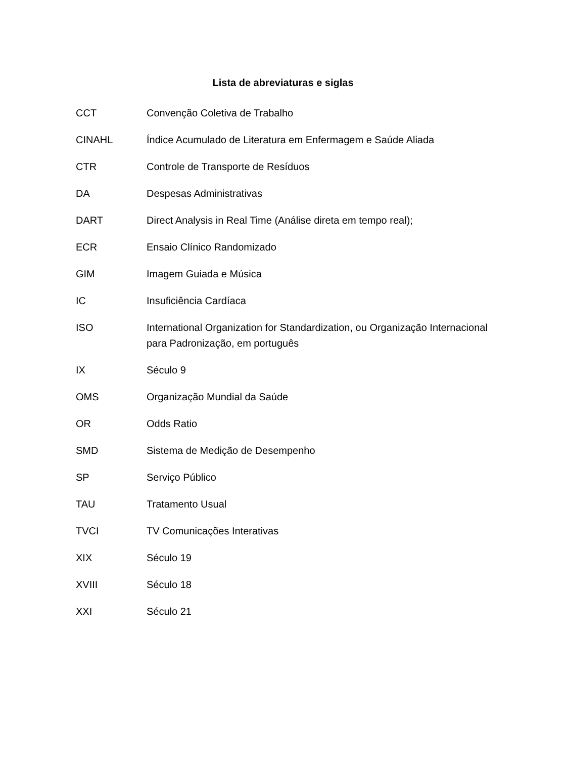Lista de abreviaturas e siglas
| CCT | Convenção Coletiva de Trabalho |
| CINAHL | Índice Acumulado de Literatura em Enfermagem e Saúde Aliada |
| CTR | Controle de Transporte de Resíduos |
| DA | Despesas Administrativas |
| DART | Direct Analysis in Real Time (Análise direta em tempo real); |
| ECR | Ensaio Clínico Randomizado |
| GIM | Imagem Guiada e Música |
| IC | Insuficiência Cardíaca |
| ISO | International Organization for Standardization, ou Organização Internacional para Padronização, em português |
| IX | Século 9 |
| OMS | Organização Mundial da Saúde |
| OR | Odds Ratio |
| SMD | Sistema de Medição de Desempenho |
| SP | Serviço Público |
| TAU | Tratamento Usual |
| TVCI | TV Comunicações Interativas |
| XIX | Século 19 |
| XVIII | Século 18 |
| XXI | Século 21 |